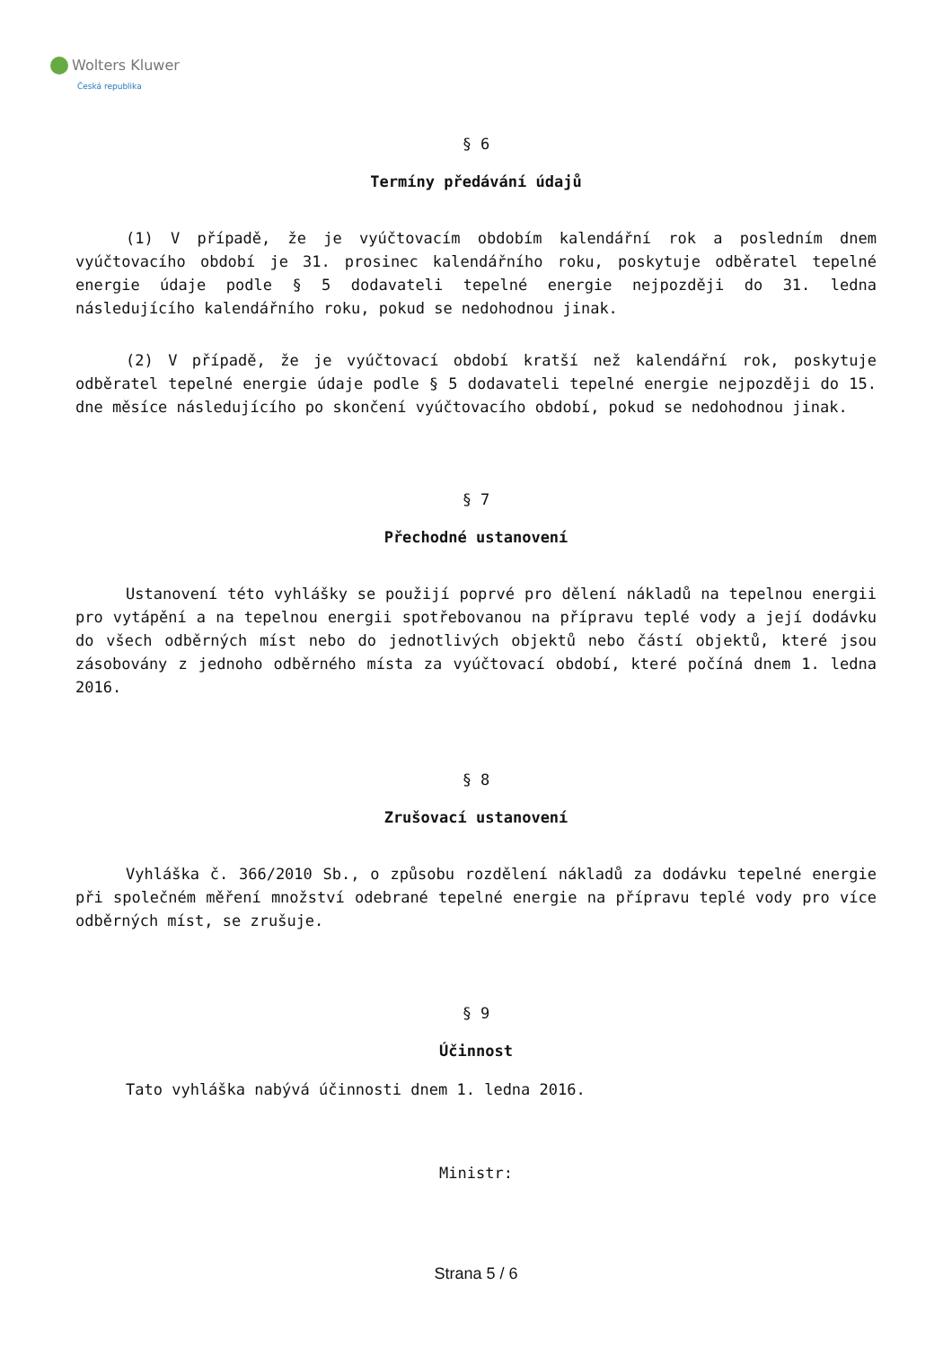Wolters Kluwer
Česká republika
§ 6
Termíny předávání údajů
(1) V případě, že je vyúčtovacím obdobím kalendářní rok a posledním dnem vyúčtovacího období je 31. prosinec kalendářního roku, poskytuje odběratel tepelné energie údaje podle § 5 dodavateli tepelné energie nejpozději do 31. ledna následujícího kalendářního roku, pokud se nedohodnou jinak.
(2) V případě, že je vyúčtovací období kratší než kalendářní rok, poskytuje odběratel tepelné energie údaje podle § 5 dodavateli tepelné energie nejpozději do 15. dne měsíce následujícího po skončení vyúčtovacího období, pokud se nedohodnou jinak.
§ 7
Přechodné ustanovení
Ustanovení této vyhlášky se použijí poprvé pro dělení nákladů na tepelnou energii pro vytápění a na tepelnou energii spotřebovanou na přípravu teplé vody a její dodávku do všech odběrných míst nebo do jednotlivých objektů nebo částí objektů, které jsou zásobovány z jednoho odběrného místa za vyúčtovací období, které počíná dnem 1. ledna 2016.
§ 8
Zrušovací ustanovení
Vyhláška č. 366/2010 Sb., o způsobu rozdělení nákladů za dodávku tepelné energie při společném měření množství odebrané tepelné energie na přípravu teplé vody pro více odběrných míst, se zrušuje.
§ 9
Účinnost
Tato vyhláška nabývá účinnosti dnem 1. ledna 2016.
Ministr:
Strana 5 / 6